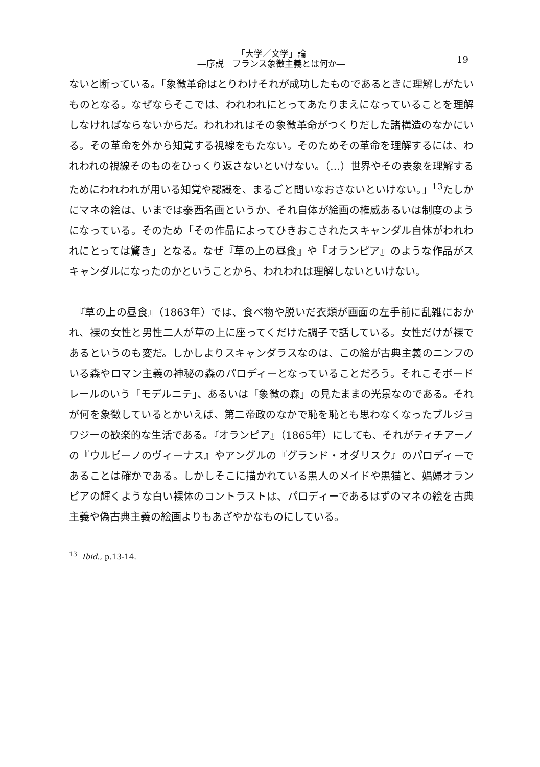「大学／文学」論
―序説　フランス象徴主義とは何か―
19
ないと断っている。「象徴革命はとりわけそれが成功したものであるときに理解しがたいものとなる。なぜならそこでは、われわれにとってあたりまえになっていることを理解しなければならないからだ。われわれはその象徴革命がつくりだした諸構造のなかにいる。その革命を外から知覚する視線をもたない。そのためその革命を理解するには、われわれの視線そのものをひっくり返さないといけない。（…）世界やその表象を理解するためにわれわれが用いる知覚や認識を、まるごと問いなおさないといけない。」<sup>13</sup>たしかにマネの絵は、いまでは泰西名画というか、それ自体が絵画の権威あるいは制度のようになっている。そのため「その作品によってひきおこされたスキャンダル自体がわれわれにとっては驚き」となる。なぜ『草の上の昼食』や『オランピア』のような作品がスキャンダルになったのかということから、われわれは理解しないといけない。
　『草の上の昼食』（1863年）では、食べ物や脱いだ衣類が画面の左手前に乱雑におかれ、裸の女性と男性二人が草の上に座ってくだけた調子で話している。女性だけが裸であるというのも変だ。しかしよりスキャンダラスなのは、この絵が古典主義のニンフのいる森やロマン主義の神秘の森のパロディーとなっていることだろう。それこそボードレールのいう「モデルニテ」、あるいは「象徴の森」の見たままの光景なのである。それが何を象徴しているとかいえば、第二帝政のなかで恥を恥とも思わなくなったブルジョワジーの歓楽的な生活である。『オランピア』（1865年）にしても、それがティチアーノの『ウルビーノのヴィーナス』やアングルの『グランド・オダリスク』のパロディーであることは確かである。しかしそこに描かれている黒人のメイドや黒猫と、娼婦オランピアの輝くような白い裸体のコントラストは、パロディーであるはずのマネの絵を古典主義や偽古典主義の絵画よりもあざやかなものにしている。
<sup>13</sup> Ibid., p.13-14.